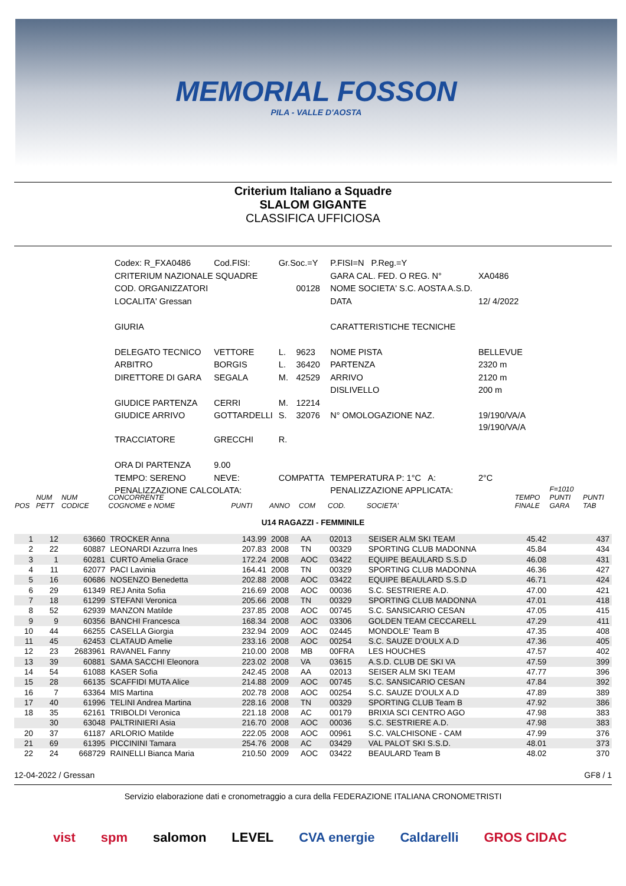MEMORIAL FOSSON
PILA - VALLE D'AOSTA
Criterium Italiano a Squadre
SLALOM GIGANTE
CLASSIFICA UFFICIOSA
| Codex: R_FXA0486 | Cod.FISI: | Gr.Soc.=Y | | P.FISI=N P.Reg.=Y | |
| CRITERIUM NAZIONALE SQUADRE | | | | GARA CAL. FED. O REG. N° | XA0486 |
| COD. ORGANIZZATORI | | | 00128 | NOME SOCIETA' S.C. AOSTA A.S.D. | |
| LOCALITA' Gressan | | | | DATA | 12/ 4/2022 |
| GIURIA | | | | CARATTERISTICHE TECNICHE | |
| DELEGATO TECNICO | VETTORE | L. | 9623 | NOME PISTA | BELLEVUE |
| ARBITRO | BORGIS | L. | 36420 | PARTENZA | 2320 m |
| DIRETTORE DI GARA | SEGALA | M. | 42529 | ARRIVO | 2120 m |
| | | | | DISLIVELLO | 200 m |
| GIUDICE PARTENZA | CERRI | M. | 12214 | | |
| GIUDICE ARRIVO | GOTTARDELLI | S. | 32076 | N° OMOLOGAZIONE NAZ. | 19/190/VA/A 19/190/VA/A |
| TRACCIATORE | GRECCHI | R. | | | |
| ORA DI PARTENZA | 9.00 | | | | |
| TEMPO: SERENO | NEVE: | COMPATTA | | TEMPERATURA P: 1°C A: | 2°C |
| PENALIZZAZIONE CALCOLATA: | | | | PENALIZZAZIONE APPLICATA: | |
| POS | NUM PETT | NUM CODICE | CONCORRENTE COGNOME e NOME | PUNTI | ANNO | COM | COD. | SOCIETA' | TEMPO FINALE | F=1010 PUNTI GARA | PUNTI TAB |
| --- | --- | --- | --- | --- | --- | --- | --- | --- | --- | --- | --- |
| U14 RAGAZZI - FEMMINILE | | | | | | | | | | | |
| 1 | 12 | 63660 | TROCKER Anna | 143.99 | 2008 | AA | 02013 | SEISER ALM SKI TEAM | 45.42 | | 437 |
| 2 | 22 | 60887 | LEONARDI Azzurra Ines | 207.83 | 2008 | TN | 00329 | SPORTING CLUB MADONNA | 45.84 | | 434 |
| 3 | 1 | 60281 | CURTO Amelia Grace | 172.24 | 2008 | AOC | 03422 | EQUIPE BEAULARD S.S.D | 46.08 | | 431 |
| 4 | 11 | 62077 | PACI Lavinia | 164.41 | 2008 | TN | 00329 | SPORTING CLUB MADONNA | 46.36 | | 427 |
| 5 | 16 | 60686 | NOSENZO Benedetta | 202.88 | 2008 | AOC | 03422 | EQUIPE BEAULARD S.S.D | 46.71 | | 424 |
| 6 | 29 | 61349 | REJ Anita Sofia | 216.69 | 2008 | AOC | 00036 | S.C. SESTRIERE A.D. | 47.00 | | 421 |
| 7 | 18 | 61299 | STEFANI Veronica | 205.66 | 2008 | TN | 00329 | SPORTING CLUB MADONNA | 47.01 | | 418 |
| 8 | 52 | 62939 | MANZON Matilde | 237.85 | 2008 | AOC | 00745 | S.C. SANSICARIO CESAN | 47.05 | | 415 |
| 9 | 9 | 60356 | BANCHI Francesca | 168.34 | 2008 | AOC | 03306 | GOLDEN TEAM CECCARELL | 47.29 | | 411 |
| 10 | 44 | 66255 | CASELLA Giorgia | 232.94 | 2009 | AOC | 02445 | MONDOLE' Team B | 47.35 | | 408 |
| 11 | 45 | 62453 | CLATAUD Amelie | 233.16 | 2008 | AOC | 00254 | S.C. SAUZE D'OULX A.D | 47.36 | | 405 |
| 12 | 23 | 2683961 | RAVANEL Fanny | 210.00 | 2008 | MB | 00FRA | LES HOUCHES | 47.57 | | 402 |
| 13 | 39 | 60881 | SAMA SACCHI Eleonora | 223.02 | 2008 | VA | 03615 | A.S.D. CLUB DE SKI VA | 47.59 | | 399 |
| 14 | 54 | 61088 | KASER Sofia | 242.45 | 2008 | AA | 02013 | SEISER ALM SKI TEAM | 47.77 | | 396 |
| 15 | 28 | 66135 | SCAFFIDI MUTA Alice | 214.88 | 2009 | AOC | 00745 | S.C. SANSICARIO CESAN | 47.84 | | 392 |
| 16 | 7 | 63364 | MIS Martina | 202.78 | 2008 | AOC | 00254 | S.C. SAUZE D'OULX A.D | 47.89 | | 389 |
| 17 | 40 | 61996 | TELINI Andrea Martina | 228.16 | 2008 | TN | 00329 | SPORTING CLUB Team B | 47.92 | | 386 |
| 18 | 35 | 62161 | TRIBOLDI Veronica | 221.18 | 2008 | AC | 00179 | BRIXIA SCI CENTRO AGO | 47.98 | | 383 |
| | 30 | 63048 | PALTRINIERI Asia | 216.70 | 2008 | AOC | 00036 | S.C. SESTRIERE A.D. | 47.98 | | 383 |
| 20 | 37 | 61187 | ARLORIO Matilde | 222.05 | 2008 | AOC | 00961 | S.C. VALCHISONE - CAM | 47.99 | | 376 |
| 21 | 69 | 61395 | PICCININI Tamara | 254.76 | 2008 | AC | 03429 | VAL PALOT SKI S.S.D. | 48.01 | | 373 |
| 22 | 24 | 668729 | RAINELLI Bianca Maria | 210.50 | 2009 | AOC | 03422 | BEAULARD Team B | 48.02 | | 370 |
12-04-2022 / Gressan GF8 / 1
Servizio elaborazione dati e cronometraggio a cura della FEDERAZIONE ITALIANA CRONOMETRISTI
vist spm salomon LEVEL CVA energie Caldarelli GROS CIDAC